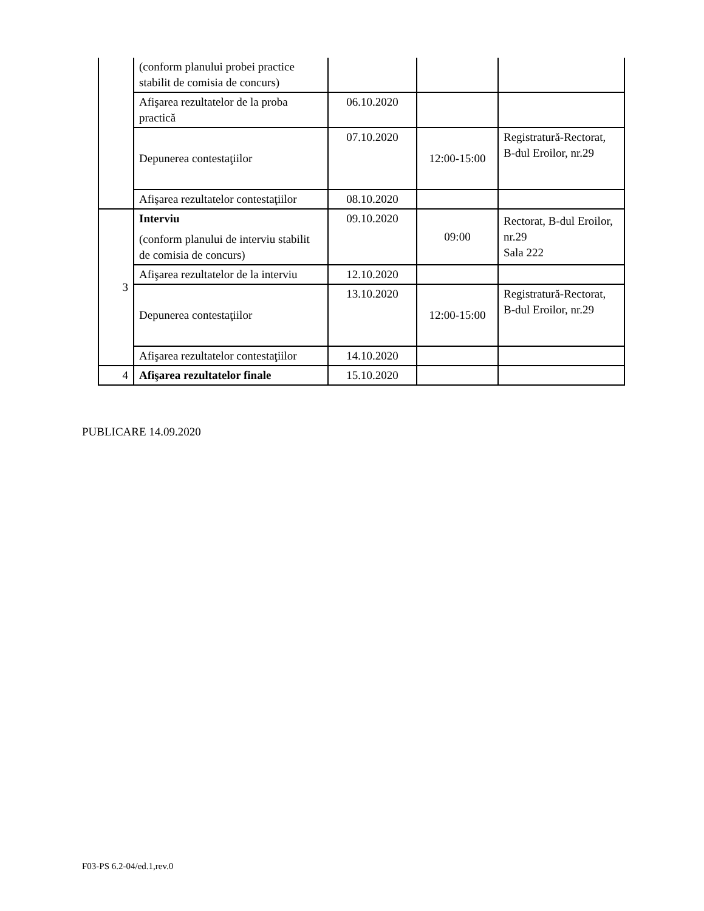| | (conform planului probei practice stabilit de comisia de concurs) | | | |
| | Afişarea rezultatelor de la proba practică | 06.10.2020 | | |
| | Depunerea contestaţiilor | 07.10.2020 | 12:00-15:00 | Registratură-Rectorat, B-dul Eroilor, nr.29 |
| | Afişarea rezultatelor contestaţiilor | 08.10.2020 | | |
| 3 | Interviu (conform planului de interviu stabilit de comisia de concurs) | 09.10.2020 | 09:00 | Rectorat, B-dul Eroilor, nr.29 Sala 222 |
| | Afişarea rezultatelor de la interviu | 12.10.2020 | | |
| | Depunerea contestaţiilor | 13.10.2020 | 12:00-15:00 | Registratură-Rectorat, B-dul Eroilor, nr.29 |
| | Afişarea rezultatelor contestaţiilor | 14.10.2020 | | |
| 4 | Afişarea rezultatelor finale | 15.10.2020 | | |
PUBLICARE 14.09.2020
F03-PS 6.2-04/ed.1,rev.0